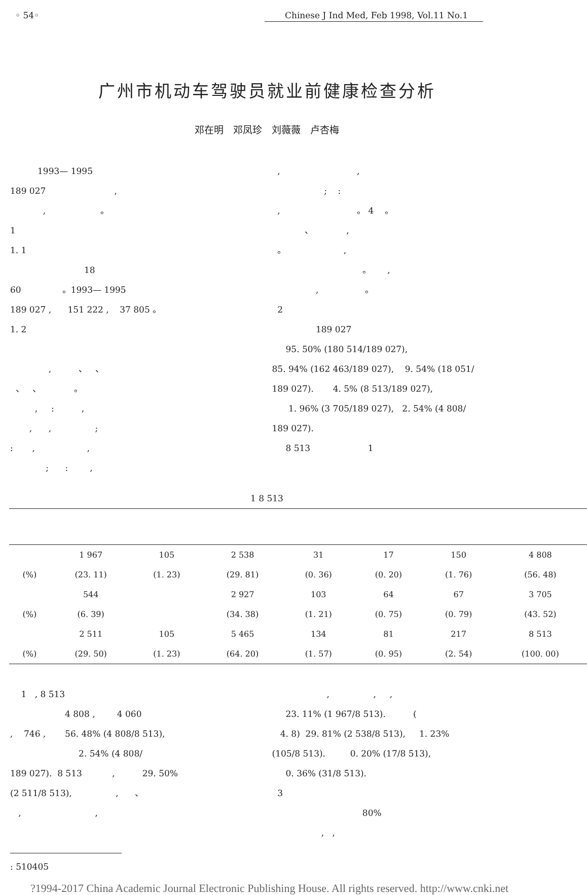◦ 54◦ Chinese J Ind Med, Feb 1998, Vol.11 No.1
广州市机动车驾驶员就业前健康检查分析
邓在明　邓凤珍　刘薇薇　卢杏梅
1993— 1995
189 027 ,
, 。
1
1. 1
18
60 。1993— 1995
189 027 , 151 222 , 37 805 。
1. 2
, 、 、
、 、 。
, : ,
, , ;
: , ,
; : ,
, ,
; :
, 。 4 。
、 ,
。 ,
。 ,
, 。
2
189 027
95. 50% (180 514/189 027),
85. 94% (162 463/189 027), 9. 54% (18 051/
189 027). 4. 5% (8 513/189 027),
1. 96% (3 705/189 027), 2. 54% (4 808/
189 027).
8 513 1
1 8 513
| | 1 967 | 105 | 2 538 | 31 | 17 | 150 | 4 808 |
| (%) | (23. 11) | (1. 23) | (29. 81) | (0. 36) | (0. 20) | (1. 76) | (56. 48) |
| | 544 | | 2 927 | 103 | 64 | 67 | 3 705 |
| (%) | (6. 39) | | (34. 38) | (1. 21) | (0. 75) | (0. 79) | (43. 52) |
| | 2 511 | 105 | 5 465 | 134 | 81 | 217 | 8 513 |
| (%) | (29. 50) | (1. 23) | (64. 20) | (1. 57) | (0. 95) | (2. 54) | (100. 00) |
1 , 8 513
4 808 , 4 060
, 746 , 56. 48% (4 808/8 513),
2. 54% (4 808/
189 027). 8 513 , 29. 50%
(2 511/8 513), , 、
, ,
, , ,
23. 11% (1 967/8 513). (
4. 8) 29. 81% (2 538/8 513), 1. 23%
(105/8 513). 0. 20% (17/8 513),
0. 36% (31/8 513).
3
80%
, ,
: 510405
?1994-2017 China Academic Journal Electronic Publishing House. All rights reserved. http://www.cnki.net